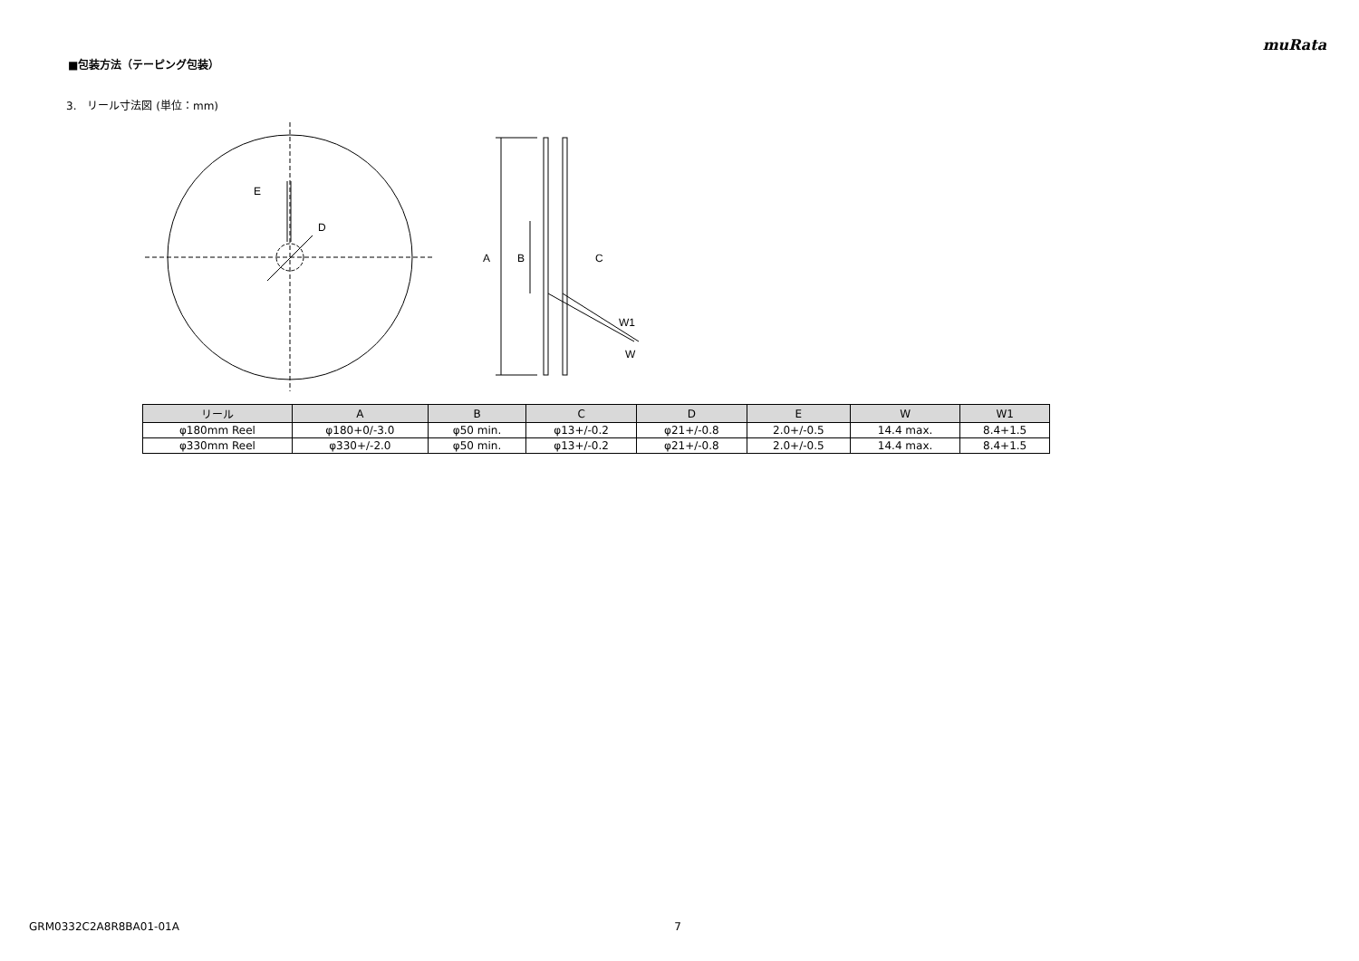muRata
■包装方法（テーピング包装）
3.　リール寸法図 (単位：mm)
E
D
A
B
C
W1
W
| リール | A | B | C | D | E | W | W1 |
| --- | --- | --- | --- | --- | --- | --- | --- |
| φ180mm Reel | φ180+0/-3.0 | φ50 min. | φ13+/-0.2 | φ21+/-0.8 | 2.0+/-0.5 | 14.4 max. | 8.4+1.5 |
| φ330mm Reel | φ330+/-2.0 | φ50 min. | φ13+/-0.2 | φ21+/-0.8 | 2.0+/-0.5 | 14.4 max. | 8.4+1.5 |
GRM0332C2A8R8BA01-01A 7